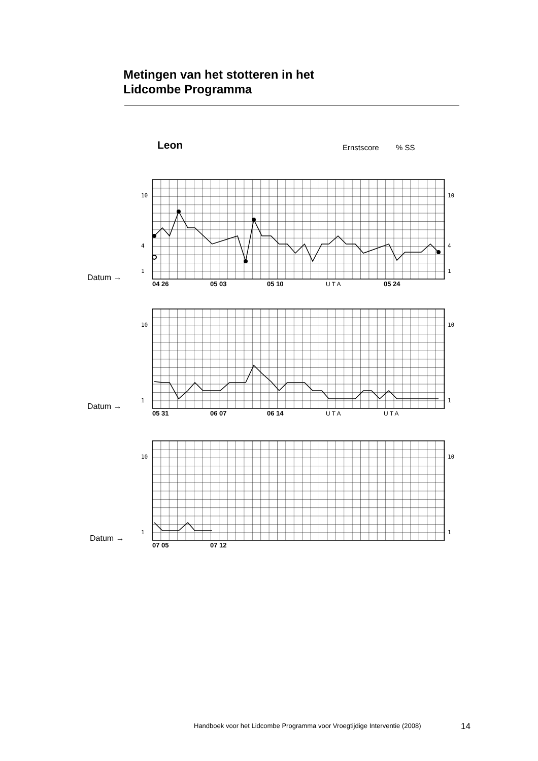Metingen van het stotteren in het
Lidcombe Programma
Leon Ernstscore % SS
10
10
4
4
1
1
04 26
05 03
05 10
05 24
U T A
Datum →
10
10
1
1
05 31
06 07
06 14
U T A
U T A
Datum →
10
10
1
1
07 05
07 12
Datum →
Handboek voor het Lidcombe Programma voor Vroegtijdige Interventie (2008)
14